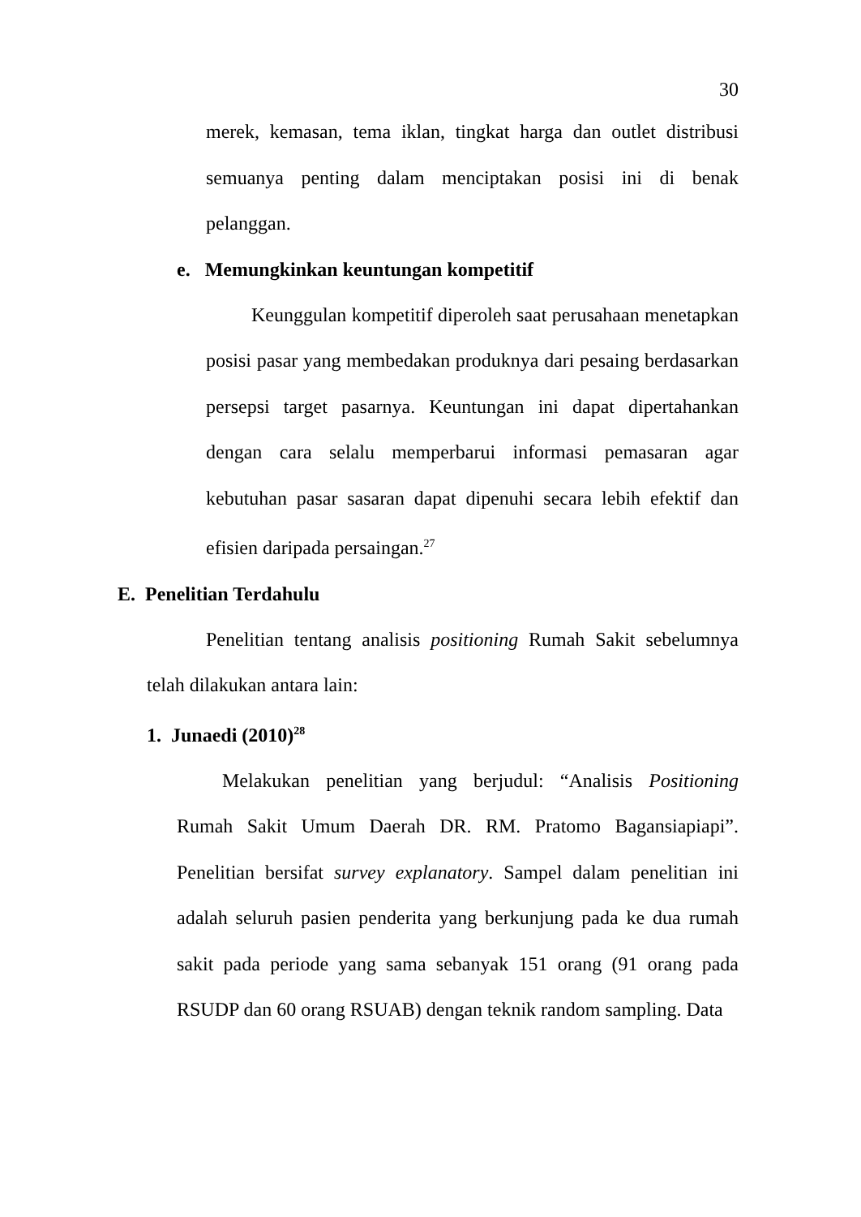30
merek, kemasan, tema iklan, tingkat harga dan outlet distribusi semuanya penting dalam menciptakan posisi ini di benak pelanggan.
e. Memungkinkan keuntungan kompetitif
Keunggulan kompetitif diperoleh saat perusahaan menetapkan posisi pasar yang membedakan produknya dari pesaing berdasarkan persepsi target pasarnya. Keuntungan ini dapat dipertahankan dengan cara selalu memperbarui informasi pemasaran agar kebutuhan pasar sasaran dapat dipenuhi secara lebih efektif dan efisien daripada persaingan.<sup>27</sup>
E. Penelitian Terdahulu
Penelitian tentang analisis positioning Rumah Sakit sebelumnya telah dilakukan antara lain:
1. Junaedi (2010)<sup>28</sup>
Melakukan penelitian yang berjudul: “Analisis Positioning Rumah Sakit Umum Daerah DR. RM. Pratomo Bagansiapiapi”. Penelitian bersifat survey explanatory. Sampel dalam penelitian ini adalah seluruh pasien penderita yang berkunjung pada ke dua rumah sakit pada periode yang sama sebanyak 151 orang (91 orang pada RSUDP dan 60 orang RSUAB) dengan teknik random sampling. Data